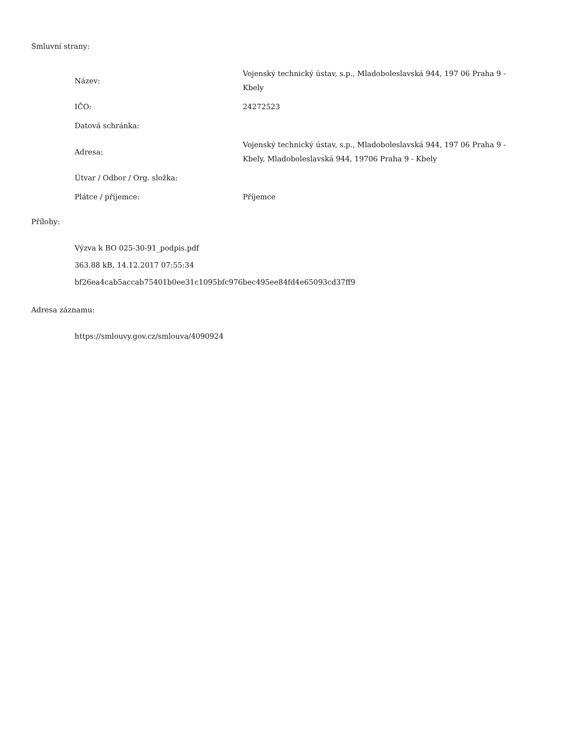Smluvní strany:
| Název: | Vojenský technický ústav, s.p., Mladoboleslavská 944, 197 06 Praha 9 - Kbely |
| IČO: | 24272523 |
| Datová schránka: | |
| Adresa: | Vojenský technický ústav, s.p., Mladoboleslavská 944, 197 06 Praha 9 - Kbely, Mladoboleslavská 944, 19706 Praha 9 - Kbely |
| Útvar / Odbor / Org. složka: | |
| Plátce / příjemce: | Příjemce |
Přílohy:
Výzva k BO 025-30-91_podpis.pdf
363.88 kB, 14.12.2017 07:55:34
bf26ea4cab5accab75401b0ee31c1095bfc976bec495ee84fd4e65093cd37ff9
Adresa záznamu:
https://smlouvy.gov.cz/smlouva/4090924